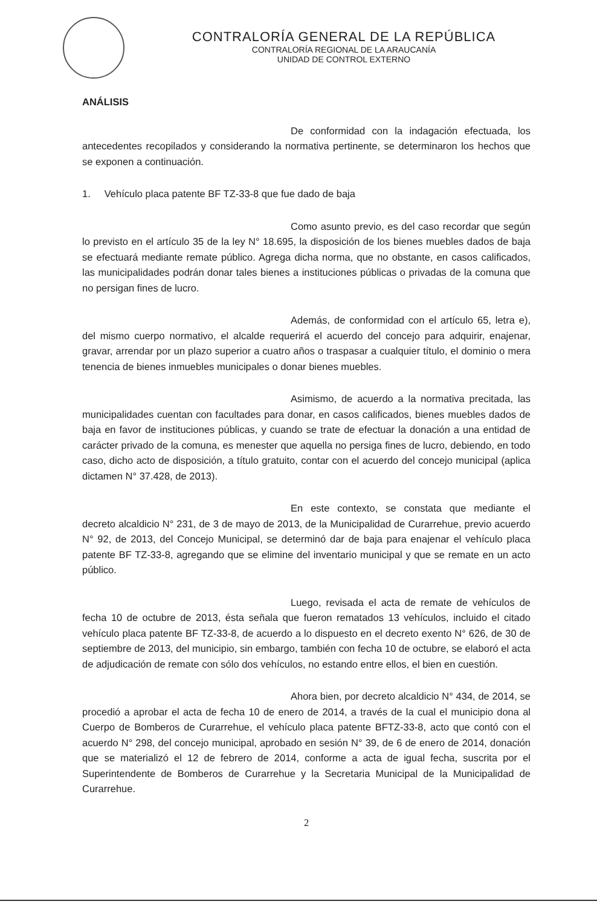CONTRALORÍA GENERAL DE LA REPÚBLICA
CONTRALORÍA REGIONAL DE LA ARAUCANÍA
UNIDAD DE CONTROL EXTERNO
ANÁLISIS
De conformidad con la indagación efectuada, los antecedentes recopilados y considerando la normativa pertinente, se determinaron los hechos que se exponen a continuación.
1. Vehículo placa patente BF TZ-33-8 que fue dado de baja
Como asunto previo, es del caso recordar que según lo previsto en el artículo 35 de la ley N° 18.695, la disposición de los bienes muebles dados de baja se efectuará mediante remate público. Agrega dicha norma, que no obstante, en casos calificados, las municipalidades podrán donar tales bienes a instituciones públicas o privadas de la comuna que no persigan fines de lucro.
Además, de conformidad con el artículo 65, letra e), del mismo cuerpo normativo, el alcalde requerirá el acuerdo del concejo para adquirir, enajenar, gravar, arrendar por un plazo superior a cuatro años o traspasar a cualquier título, el dominio o mera tenencia de bienes inmuebles municipales o donar bienes muebles.
Asimismo, de acuerdo a la normativa precitada, las municipalidades cuentan con facultades para donar, en casos calificados, bienes muebles dados de baja en favor de instituciones públicas, y cuando se trate de efectuar la donación a una entidad de carácter privado de la comuna, es menester que aquella no persiga fines de lucro, debiendo, en todo caso, dicho acto de disposición, a título gratuito, contar con el acuerdo del concejo municipal (aplica dictamen N° 37.428, de 2013).
En este contexto, se constata que mediante el decreto alcaldicio N° 231, de 3 de mayo de 2013, de la Municipalidad de Curarrehue, previo acuerdo N° 92, de 2013, del Concejo Municipal, se determinó dar de baja para enajenar el vehículo placa patente BF TZ-33-8, agregando que se elimine del inventario municipal y que se remate en un acto público.
Luego, revisada el acta de remate de vehículos de fecha 10 de octubre de 2013, ésta señala que fueron rematados 13 vehículos, incluido el citado vehículo placa patente BF TZ-33-8, de acuerdo a lo dispuesto en el decreto exento N° 626, de 30 de septiembre de 2013, del municipio, sin embargo, también con fecha 10 de octubre, se elaboró el acta de adjudicación de remate con sólo dos vehículos, no estando entre ellos, el bien en cuestión.
Ahora bien, por decreto alcaldicio N° 434, de 2014, se procedió a aprobar el acta de fecha 10 de enero de 2014, a través de la cual el municipio dona al Cuerpo de Bomberos de Curarrehue, el vehículo placa patente BFTZ-33-8, acto que contó con el acuerdo N° 298, del concejo municipal, aprobado en sesión N° 39, de 6 de enero de 2014, donación que se materializó el 12 de febrero de 2014, conforme a acta de igual fecha, suscrita por el Superintendente de Bomberos de Curarrehue y la Secretaria Municipal de la Municipalidad de Curarrehue.
2